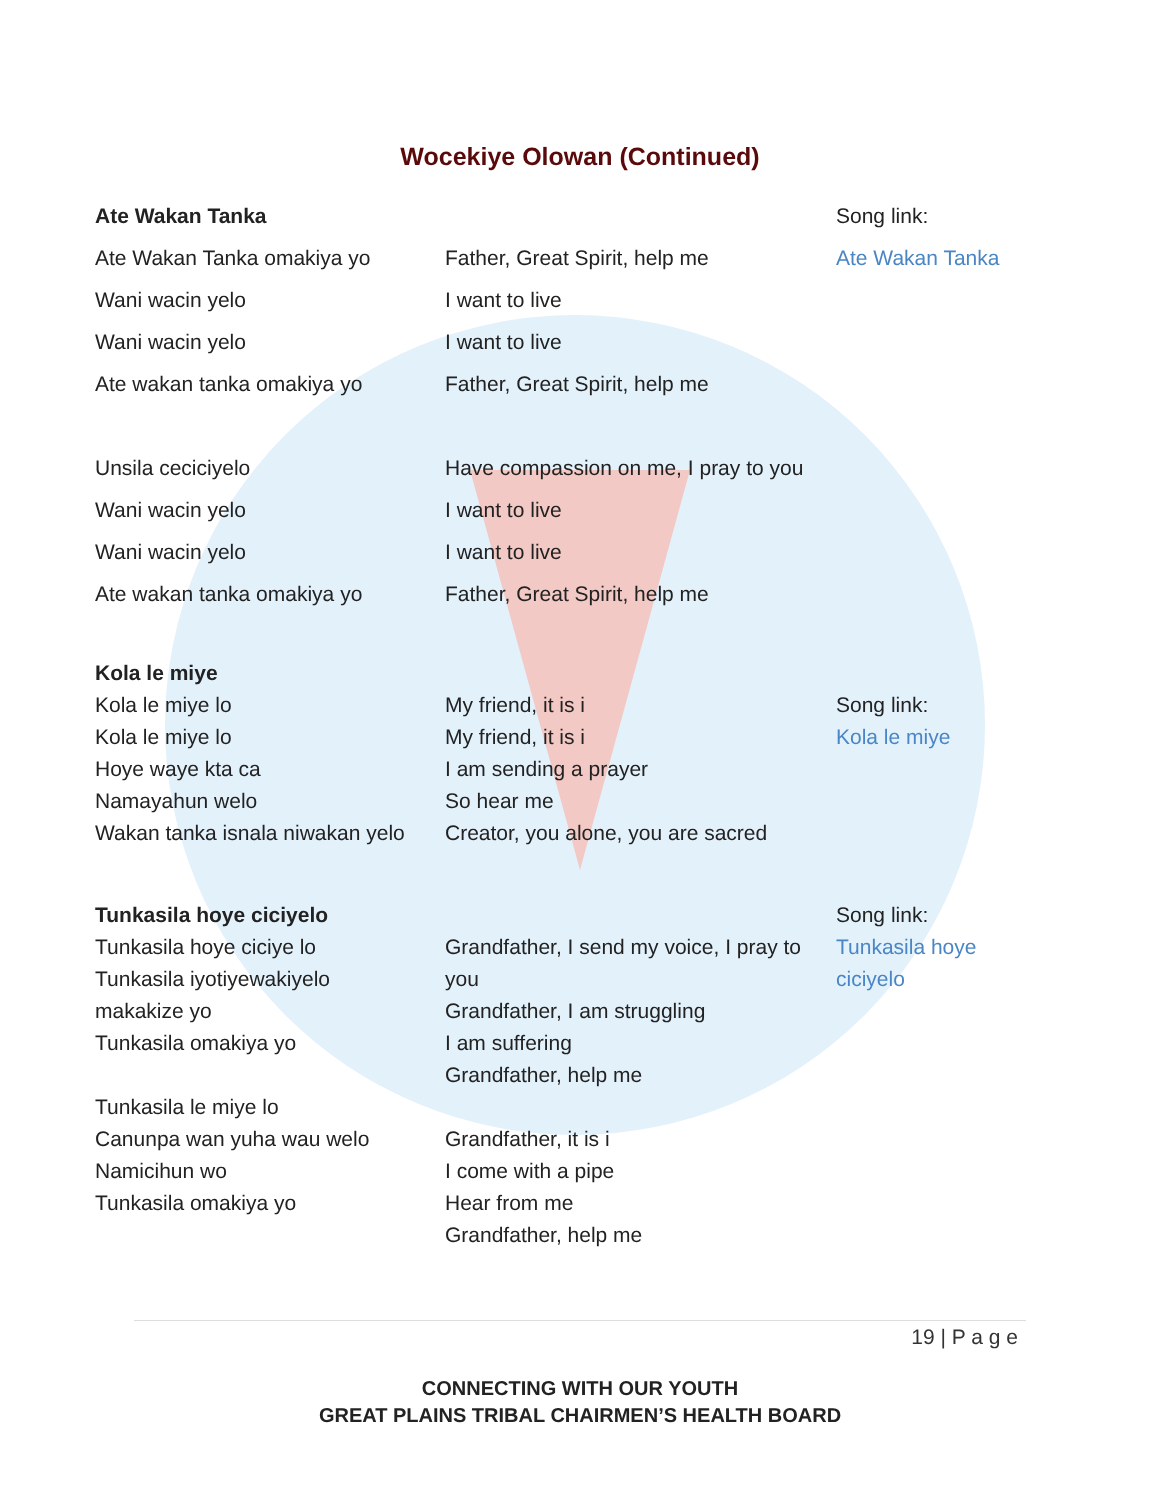Wocekiye Olowan (Continued)
Ate Wakan Tanka Song link:
Ate Wakan Tanka omakiya yo
Wani wacin yelo
Wani wacin yelo
Ate wakan tanka omakiya yo
Unsila ceciciyelo
Wani wacin yelo
Wani wacin yelo
Ate wakan tanka omakiya yo
Father, Great Spirit, help me
I want to live
I want to live
Father, Great Spirit, help me
Have compassion on me, I pray to you
I want to live
I want to live
Father, Great Spirit, help me
Ate Wakan Tanka
Kola le miye
Kola le miye lo
Kola le miye lo
Hoye waye kta ca
Namayahun welo
Wakan tanka isnala niwakan yelo
My friend, it is i
My friend, it is i
I am sending a prayer
So hear me
Creator, you alone, you are sacred
Song link:
Kola le miye
Tunkasila hoye ciciyelo
Tunkasila hoye ciciye lo
Tunkasila iyotiyewakiyelo
makakize yo
Tunkasila omakiya yo
Tunkasila le miye lo
Canunpa wan yuha wau welo
Namicihun wo
Tunkasila omakiya yo
Grandfather, I send my voice, I pray to you
Grandfather, I am struggling
I am suffering
Grandfather, help me
Grandfather, it is i
I come with a pipe
Hear from me
Grandfather, help me
Song link:
Tunkasila hoye ciciyelo
19 | P a g e
CONNECTING WITH OUR YOUTH
GREAT PLAINS TRIBAL CHAIRMEN’S HEALTH BOARD